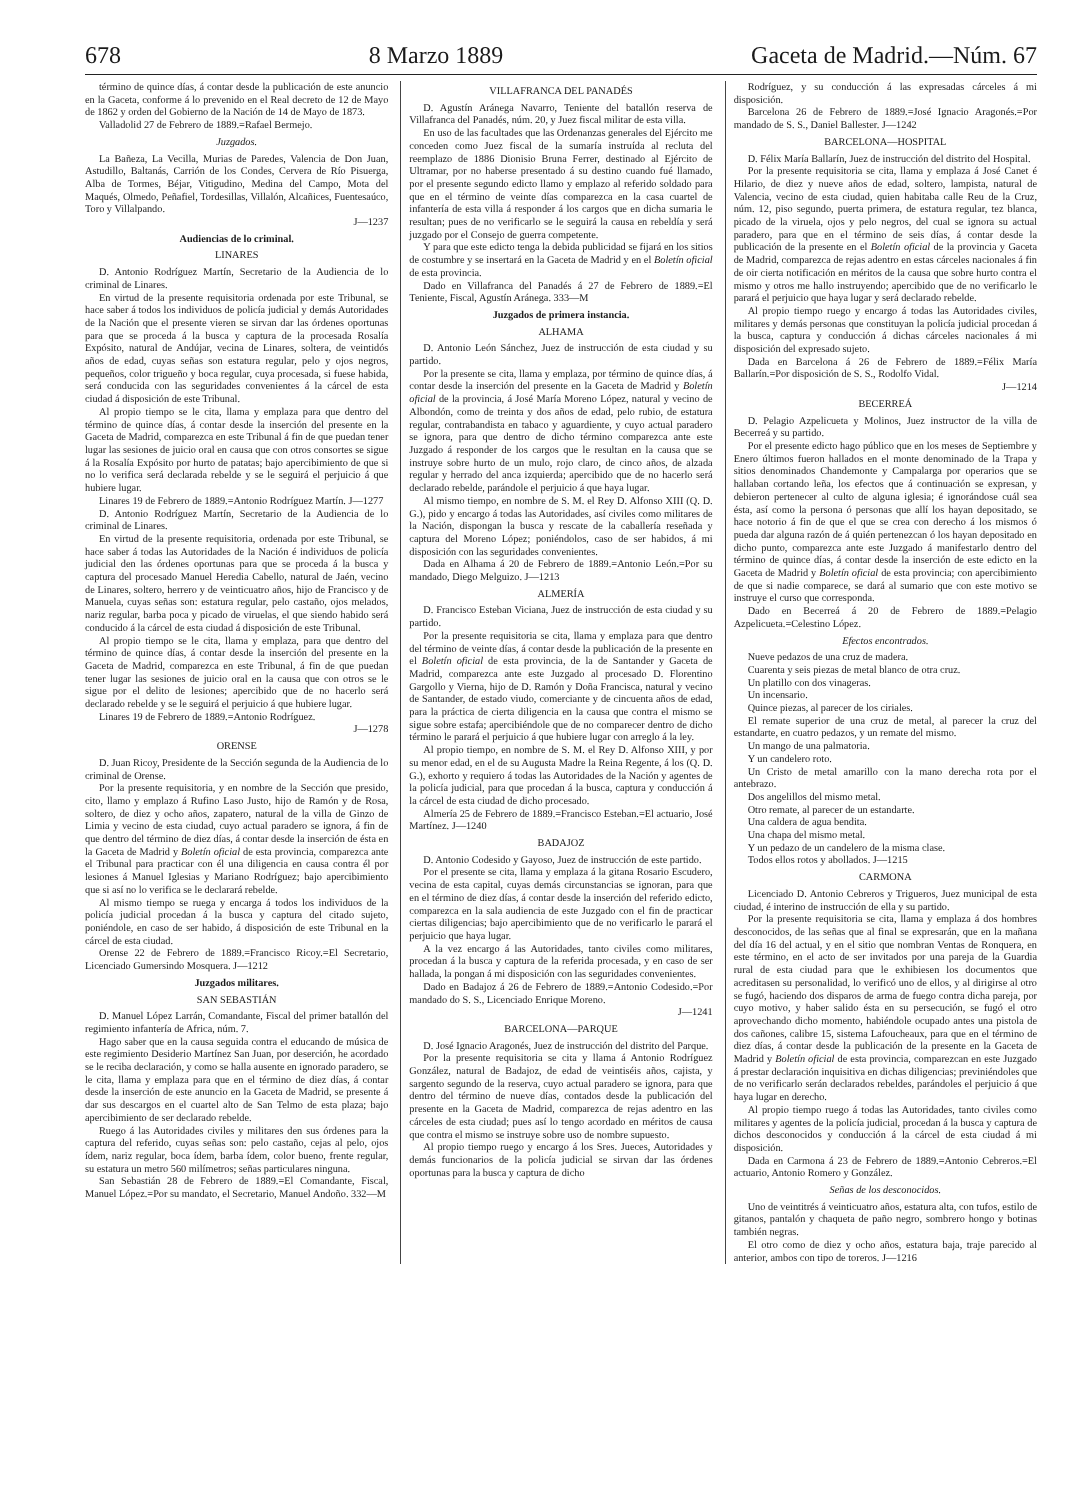678 8 Marzo 1889 Gaceta de Madrid.—Núm. 67
término de quince días, á contar desde la publicación de este anuncio en la Gaceta, conforme á lo prevenido en el Real decreto de 12 de Mayo de 1862 y orden del Gobierno de la Nación de 14 de Mayo de 1873.
Valladolid 27 de Febrero de 1889.=Rafael Bermejo.
Juzgados.
La Bañeza, La Vecilla, Murias de Paredes, Valencia de Don Juan, Astudillo, Baltanás, Carrión de los Condes, Cervera de Río Pisuerga, Alba de Tormes, Béjar, Vitigudino, Medina del Campo, Mota del Maqués, Olmedo, Peñafiel, Tordesillas, Villalón, Alcañices, Fuentesaúco, Toro y Villalpando.
J—1237
Audiencias de lo criminal.
LINARES
D. Antonio Rodríguez Martín, Secretario de la Audiencia de lo criminal de Linares.
En virtud de la presente requisitoria ordenada por este Tribunal, se hace saber á todos los individuos de policía judicial y demás Autoridades de la Nación que el presente vieren se sirvan dar las órdenes oportunas para que se proceda á la busca y captura de la procesada Rosalía Expósito, natural de Andújar, vecina de Linares, soltera, de veintidós años de edad, cuyas señas son estatura regular, pelo y ojos negros, pequeños, color trigueño y boca regular, cuya procesada, si fuese habida, será conducida con las seguridades convenientes á la cárcel de esta ciudad á disposición de este Tribunal.
Al propio tiempo se le cita, llama y emplaza para que dentro del término de quince días, á contar desde la inserción del presente en la Gaceta de Madrid, comparezca en este Tribunal á fin de que puedan tener lugar las sesiones de juicio oral en causa que con otros consortes se sigue á la Rosalía Expósito por hurto de patatas; bajo apercibimiento de que si no lo verifica será declarada rebelde y se le seguirá el perjuicio á que hubiere lugar.
Linares 19 de Febrero de 1889.=Antonio Rodríguez Martín. J—1277
D. Antonio Rodríguez Martín, Secretario de la Audiencia de lo criminal de Linares.
En virtud de la presente requisitoria, ordenada por este Tribunal, se hace saber á todas las Autoridades de la Nación é individuos de policía judicial den las órdenes oportunas para que se proceda á la busca y captura del procesado Manuel Heredia Cabello, natural de Jaén, vecino de Linares, soltero, herrero y de veinticuatro años, hijo de Francisco y de Manuela, cuyas señas son: estatura regular, pelo castaño, ojos melados, nariz regular, barba poca y picado de viruelas, el que siendo habido será conducido á la cárcel de esta ciudad á disposición de este Tribunal.
Al propio tiempo se le cita, llama y emplaza, para que dentro del término de quince días, á contar desde la inserción del presente en la Gaceta de Madrid, comparezca en este Tribunal, á fin de que puedan tener lugar las sesiones de juicio oral en la causa que con otros se le sigue por el delito de lesiones; apercibido que de no hacerlo será declarado rebelde y se le seguirá el perjuicio á que hubiere lugar.
Linares 19 de Febrero de 1889.=Antonio Rodríguez.
J—1278
ORENSE
D. Juan Ricoy, Presidente de la Sección segunda de la Audiencia de lo criminal de Orense.
Por la presente requisitoria, y en nombre de la Sección que presido, cito, llamo y emplazo á Rufino Laso Justo, hijo de Ramón y de Rosa, soltero, de diez y ocho años, zapatero, natural de la villa de Ginzo de Limia y vecino de esta ciudad, cuyo actual paradero se ignora, á fin de que dentro del término de diez días, á contar desde la inserción de ésta en la Gaceta de Madrid y Boletín oficial de esta provincia, comparezca ante el Tribunal para practicar con él una diligencia en causa contra él por lesiones á Manuel Iglesias y Mariano Rodríguez; bajo apercibimiento que si así no lo verifica se le declarará rebelde.
Al mismo tiempo se ruega y encarga á todos los individuos de la policía judicial procedan á la busca y captura del citado sujeto, poniéndole, en caso de ser habido, á disposición de este Tribunal en la cárcel de esta ciudad.
Orense 22 de Febrero de 1889.=Francisco Ricoy.=El Secretario, Licenciado Gumersindo Mosquera. J—1212
Juzgados militares.
SAN SEBASTIÁN
D. Manuel López Larrán, Comandante, Fiscal del primer batallón del regimiento infantería de Africa, núm. 7.
Hago saber que en la causa seguida contra el educando de música de este regimiento Desiderio Martínez San Juan, por deserción, he acordado se le reciba declaración, y como se halla ausente en ignorado paradero, se le cita, llama y emplaza para que en el término de diez días, á contar desde la inserción de este anuncio en la Gaceta de Madrid, se presente á dar sus descargos en el cuartel alto de San Telmo de esta plaza; bajo apercibimiento de ser declarado rebelde.
Ruego á las Autoridades civiles y militares den sus órdenes para la captura del referido, cuyas señas son: pelo castaño, cejas al pelo, ojos ídem, nariz regular, boca ídem, barba ídem, color bueno, frente regular, su estatura un metro 560 milímetros; señas particulares ninguna.
San Sebastián 28 de Febrero de 1889.=El Comandante, Fiscal, Manuel López.=Por su mandato, el Secretario, Manuel Andoño. 332—M
VILLAFRANCA DEL PANADÉS
D. Agustín Aránega Navarro, Teniente del batallón reserva de Villafranca del Panadés, núm. 20, y Juez fiscal militar de esta villa.
En uso de las facultades que las Ordenanzas generales del Ejército me conceden como Juez fiscal de la sumaría instruída al recluta del reemplazo de 1886 Dionisio Bruna Ferrer, destinado al Ejército de Ultramar, por no haberse presentado á su destino cuando fué llamado, por el presente segundo edicto llamo y emplazo al referido soldado para que en el término de veinte días comparezca en la casa cuartel de infantería de esta villa á responder á los cargos que en dicha sumaria le resultan; pues de no verificarlo se le seguirá la causa en rebeldía y será juzgado por el Consejo de guerra competente.
Y para que este edicto tenga la debida publicidad se fijará en los sitios de costumbre y se insertará en la Gaceta de Madrid y en el Boletín oficial de esta provincia.
Dado en Villafranca del Panadés á 27 de Febrero de 1889.=El Teniente, Fiscal, Agustín Aránega. 333—M
Juzgados de primera instancia.
ALHAMA
D. Antonio León Sánchez, Juez de instrucción de esta ciudad y su partido.
Por la presente se cita, llama y emplaza, por término de quince días, á contar desde la inserción del presente en la Gaceta de Madrid y Boletín oficial de la provincia, á José María Moreno López, natural y vecino de Albondón, como de treinta y dos años de edad, pelo rubio, de estatura regular, contrabandista en tabaco y aguardiente, y cuyo actual paradero se ignora, para que dentro de dicho término comparezca ante este Juzgado á responder de los cargos que le resultan en la causa que se instruye sobre hurto de un mulo, rojo claro, de cinco años, de alzada regular y herrado del anca izquierda; apercibido que de no hacerlo será declarado rebelde, parándole el perjuicio á que haya lugar.
Al mismo tiempo, en nombre de S. M. el Rey D. Alfonso XIII (Q. D. G.), pido y encargo á todas las Autoridades, así civiles como militares de la Nación, dispongan la busca y rescate de la caballería reseñada y captura del Moreno López; poniéndolos, caso de ser habidos, á mi disposición con las seguridades convenientes.
Dada en Alhama á 20 de Febrero de 1889.=Antonio León.=Por su mandado, Diego Melguizo. J—1213
ALMERÍA
D. Francisco Esteban Viciana, Juez de instrucción de esta ciudad y su partido.
Por la presente requisitoria se cita, llama y emplaza para que dentro del término de veinte días, á contar desde la publicación de la presente en el Boletín oficial de esta provincia, de la de Santander y Gaceta de Madrid, comparezca ante este Juzgado al procesado D. Florentino Gargollo y Vierna, hijo de D. Ramón y Doña Francisca, natural y vecino de Santander, de estado viudo, comerciante y de cincuenta años de edad, para la práctica de cierta diligencia en la causa que contra el mismo se sigue sobre estafa; apercibiéndole que de no comparecer dentro de dicho término le parará el perjuicio á que hubiere lugar con arreglo á la ley.
Al propio tiempo, en nombre de S. M. el Rey D. Alfonso XIII, y por su menor edad, en el de su Augusta Madre la Reina Regente, á los (Q. D. G.), exhorto y requiero á todas las Autoridades de la Nación y agentes de la policía judicial, para que procedan á la busca, captura y conducción á la cárcel de esta ciudad de dicho procesado.
Almería 25 de Febrero de 1889.=Francisco Esteban.=El actuario, José Martínez. J—1240
BADAJOZ
D. Antonio Codesido y Gayoso, Juez de instrucción de este partido.
Por el presente se cita, llama y emplaza á la gitana Rosario Escudero, vecina de esta capital, cuyas demás circunstancias se ignoran, para que en el término de diez días, á contar desde la inserción del referido edicto, comparezca en la sala audiencia de este Juzgado con el fin de practicar ciertas diligencias; bajo apercibimiento que de no verificarlo le parará el perjuicio que haya lugar.
A la vez encargo á las Autoridades, tanto civiles como militares, procedan á la busca y captura de la referida procesada, y en caso de ser hallada, la pongan á mi disposición con las seguridades convenientes.
Dado en Badajoz á 26 de Febrero de 1889.=Antonio Codesido.=Por mandado do S. S., Licenciado Enrique Moreno.
J—1241
BARCELONA—PARQUE
D. José Ignacio Aragonés, Juez de instrucción del distrito del Parque.
Por la presente requisitoria se cita y llama á Antonio Rodríguez González, natural de Badajoz, de edad de veintiséis años, cajista, y sargento segundo de la reserva, cuyo actual paradero se ignora, para que dentro del término de nueve días, contados desde la publicación del presente en la Gaceta de Madrid, comparezca de rejas adentro en las cárceles de esta ciudad; pues así lo tengo acordado en méritos de causa que contra el mismo se instruye sobre uso de nombre supuesto.
Al propio tiempo ruego y encargo á los Sres. Jueces, Autoridades y demás funcionarios de la policía judicial se sirvan dar las órdenes oportunas para la busca y captura de dicho
Rodríguez, y su conducción á las expresadas cárceles á mi disposición.
Barcelona 26 de Febrero de 1889.=José Ignacio Aragonés.=Por mandado de S. S., Daniel Ballester. J—1242
BARCELONA—HOSPITAL
D. Félix María Ballarín, Juez de instrucción del distrito del Hospital.
Por la presente requisitoria se cita, llama y emplaza á José Canet é Hilario, de diez y nueve años de edad, soltero, lampista, natural de Valencia, vecino de esta ciudad, quien habitaba calle Reu de la Cruz, núm. 12, piso segundo, puerta primera, de estatura regular, tez blanca, picado de la viruela, ojos y pelo negros, del cual se ignora su actual paradero, para que en el término de seis días, á contar desde la publicación de la presente en el Boletín oficial de la provincia y Gaceta de Madrid, comparezca de rejas adentro en estas cárceles nacionales á fin de oir cierta notificación en méritos de la causa que sobre hurto contra el mismo y otros me hallo instruyendo; apercibido que de no verificarlo le parará el perjuicio que haya lugar y será declarado rebelde.
Al propio tiempo ruego y encargo á todas las Autoridades civiles, militares y demás personas que constituyan la policía judicial procedan á la busca, captura y conducción á dichas cárceles nacionales á mi disposición del expresado sujeto.
Dada en Barcelona á 26 de Febrero de 1889.=Félix María Ballarín.=Por disposición de S. S., Rodolfo Vidal.
J—1214
BECERREÁ
D. Pelagio Azpelicueta y Molinos, Juez instructor de la villa de Becerreá y su partido.
Por el presente edicto hago público que en los meses de Septiembre y Enero últimos fueron hallados en el monte denominado de la Trapa y sitios denominados Chandemonte y Campalarga por operarios que se hallaban cortando leña, los efectos que á continuación se expresan, y debieron pertenecer al culto de alguna iglesia; é ignorándose cuál sea ésta, así como la persona ó personas que allí los hayan depositado, se hace notorio á fin de que el que se crea con derecho á los mismos ó pueda dar alguna razón de á quién pertenezcan ó los hayan depositado en dicho punto, comparezca ante este Juzgado á manifestarlo dentro del término de quince días, á contar desde la inserción de este edicto en la Gaceta de Madrid y Boletín oficial de esta provincia; con apercibimiento de que si nadie comparece, se dará al sumario que con este motivo se instruye el curso que corresponda.
Dado en Becerreá á 20 de Febrero de 1889.=Pelagio Azpelicueta.=Celestino López.
Efectos encontrados.
Nueve pedazos de una cruz de madera.
Cuarenta y seis piezas de metal blanco de otra cruz.
Un platillo con dos vinageras.
Un incensario.
Quince piezas, al parecer de los ciriales.
El remate superior de una cruz de metal, al parecer la cruz del estandarte, en cuatro pedazos, y un remate del mismo.
Un mango de una palmatoria.
Y un candelero roto.
Un Cristo de metal amarillo con la mano derecha rota por el antebrazo.
Dos angelillos del mismo metal.
Otro remate, al parecer de un estandarte.
Una caldera de agua bendita.
Una chapa del mismo metal.
Y un pedazo de un candelero de la misma clase.
Todos ellos rotos y abollados. J—1215
CARMONA
Licenciado D. Antonio Cebreros y Trigueros, Juez municipal de esta ciudad, é interino de instrucción de ella y su partido.
Por la presente requisitoria se cita, llama y emplaza á dos hombres desconocidos, de las señas que al final se expresarán, que en la mañana del día 16 del actual, y en el sitio que nombran Ventas de Ronquera, en este término, en el acto de ser invitados por una pareja de la Guardia rural de esta ciudad para que le exhibiesen los documentos que acreditasen su personalidad, lo verificó uno de ellos, y al dirigirse al otro se fugó, haciendo dos disparos de arma de fuego contra dicha pareja, por cuyo motivo, y haber salido ésta en su persecución, se fugó el otro aprovechando dicho momento, habiéndole ocupado antes una pistola de dos cañones, calibre 15, sistema Lafoucheaux, para que en el término de diez días, á contar desde la publicación de la presente en la Gaceta de Madrid y Boletín oficial de esta provincia, comparezcan en este Juzgado á prestar declaración inquisitiva en dichas diligencias; previniéndoles que de no verificarlo serán declarados rebeldes, parándoles el perjuicio á que haya lugar en derecho.
Al propio tiempo ruego á todas las Autoridades, tanto civiles como militares y agentes de la policía judicial, procedan á la busca y captura de dichos desconocidos y conducción á la cárcel de esta ciudad á mi disposición.
Dada en Carmona á 23 de Febrero de 1889.=Antonio Cebreros.=El actuario, Antonio Romero y González.
Señas de los desconocidos.
Uno de veintitrés á veinticuatro años, estatura alta, con tufos, estilo de gitanos, pantalón y chaqueta de paño negro, sombrero hongo y botinas también negras.
El otro como de diez y ocho años, estatura baja, traje parecido al anterior, ambos con tipo de toreros. J—1216